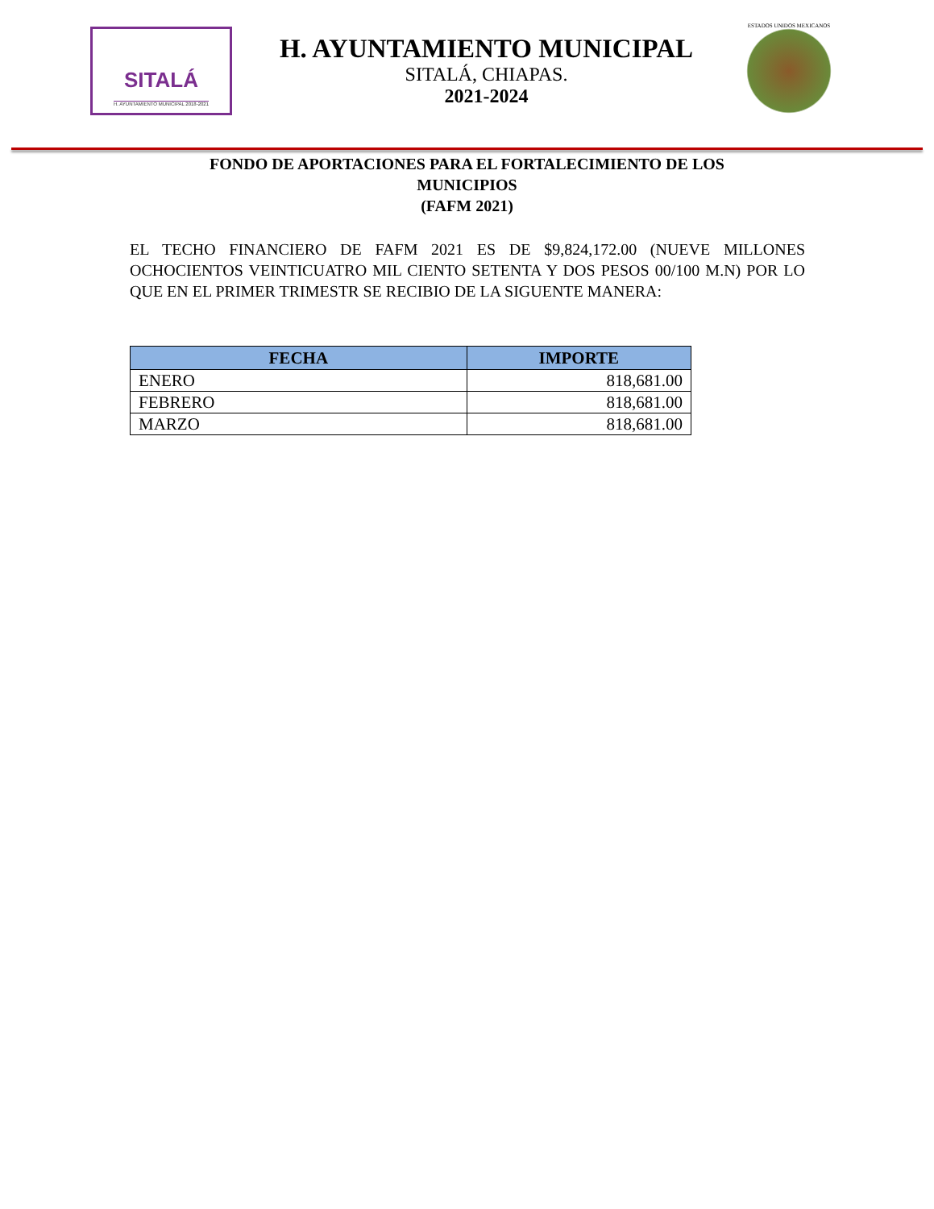SITALÁ
H. AYUNTAMIENTO MUNICIPAL 2018-2021
H. AYUNTAMIENTO MUNICIPAL
SITALÁ, CHIAPAS.
2021-2024
ESTADOS UNIDOS MEXICANOS
FONDO DE APORTACIONES PARA EL FORTALECIMIENTO DE LOS
MUNICIPIOS
(FAFM 2021)
EL TECHO FINANCIERO DE FAFM 2021 ES DE $9,824,172.00 (NUEVE MILLONES OCHOCIENTOS VEINTICUATRO MIL CIENTO SETENTA Y DOS PESOS 00/100 M.N) POR LO QUE EN EL PRIMER TRIMESTR SE RECIBIO DE LA SIGUENTE MANERA:
| FECHA | IMPORTE |
| --- | --- |
| ENERO | 818,681.00 |
| FEBRERO | 818,681.00 |
| MARZO | 818,681.00 |